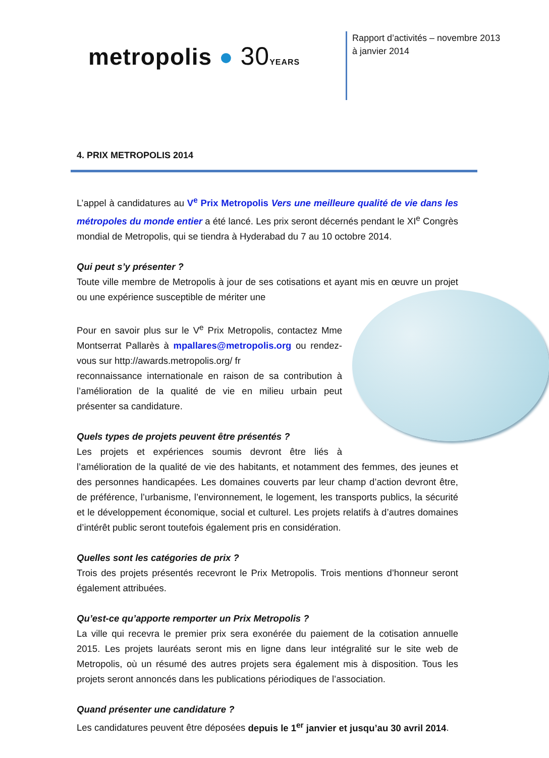metropolis ● 30 YEARS
Rapport d’activités – novembre 2013 à janvier 2014
4. PRIX METROPOLIS 2014
L’appel à candidatures au V<sup>e</sup> Prix Metropolis Vers une meilleure qualité de vie dans les métropoles du monde entier a été lancé. Les prix seront décernés pendant le XI<sup>e</sup> Congrès mondial de Metropolis, qui se tiendra à Hyderabad du 7 au 10 octobre 2014.
Qui peut s’y présenter ?
Toute ville membre de Metropolis à jour de ses cotisations et ayant mis en œuvre un projet ou une expérience susceptible de mériter une
Pour en savoir plus sur le V<sup>e</sup> Prix Metropolis, contactez Mme Montserrat Pallarès à mpallares@metropolis.org ou rendez-vous sur http://awards.metropolis.org/ fr
reconnaissance internationale en raison de sa contribution à l’amélioration de la qualité de vie en milieu urbain peut présenter sa candidature.
Quels types de projets peuvent être présentés ?
Les projets et expériences soumis devront être liés à l’amélioration de la qualité de vie des habitants, et notamment des femmes, des jeunes et des personnes handicapées. Les domaines couverts par leur champ d’action devront être, de préférence, l’urbanisme, l’environnement, le logement, les transports publics, la sécurité et le développement économique, social et culturel. Les projets relatifs à d’autres domaines d’intérêt public seront toutefois également pris en considération.
Quelles sont les catégories de prix ?
Trois des projets présentés recevront le Prix Metropolis. Trois mentions d’honneur seront également attribuées.
Qu’est-ce qu’apporte remporter un Prix Metropolis ?
La ville qui recevra le premier prix sera exonérée du paiement de la cotisation annuelle 2015. Les projets lauréats seront mis en ligne dans leur intégralité sur le site web de Metropolis, où un résumé des autres projets sera également mis à disposition. Tous les projets seront annoncés dans les publications périodiques de l’association.
Quand présenter une candidature ?
Les candidatures peuvent être déposées depuis le 1<sup>er</sup> janvier et jusqu’au 30 avril 2014.